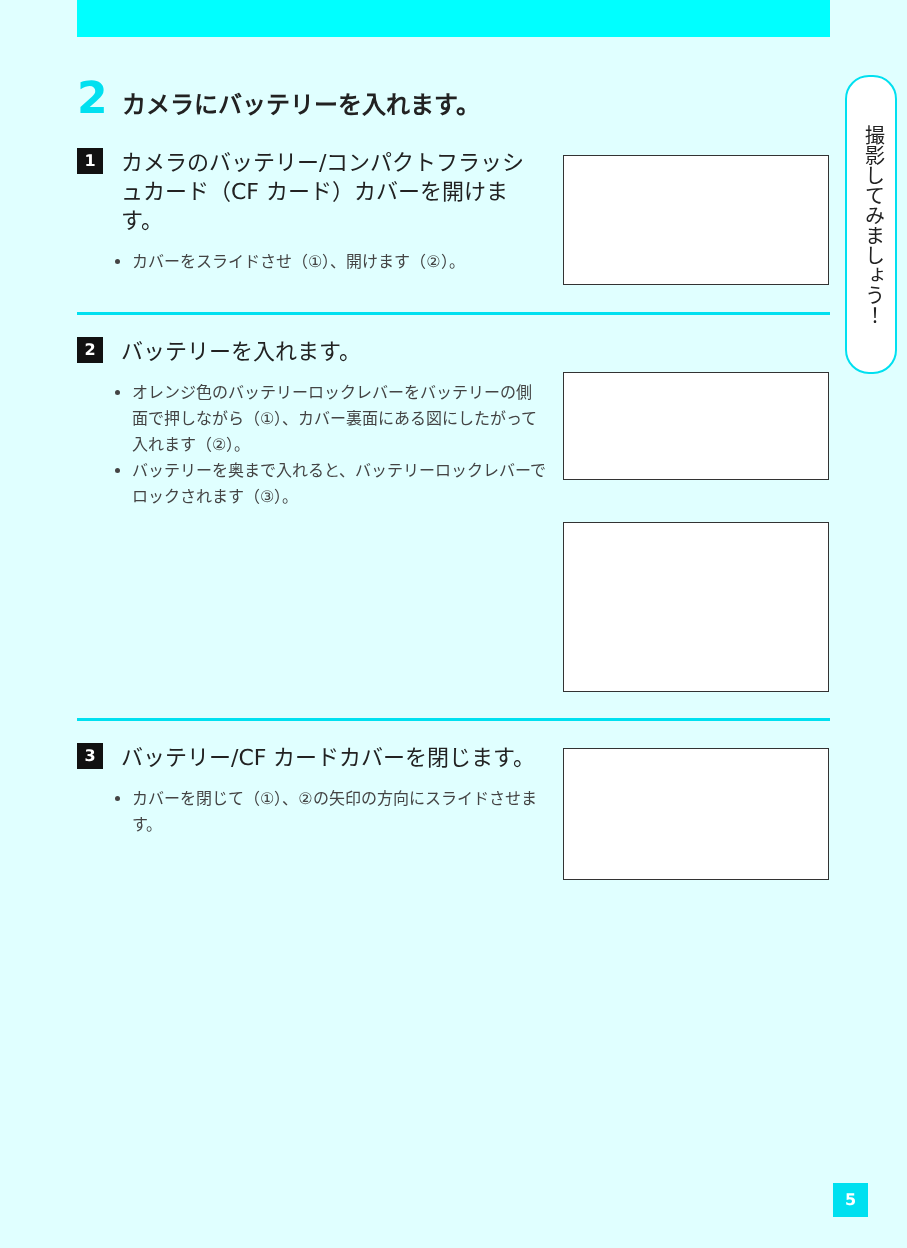2 カメラにバッテリーを入れます。
撮影してみましょう！
1 カメラのバッテリー/コンパクトフラッシュカード（CF カード）カバーを開けます。
カバーをスライドさせ（①）、開けます（②）。
2 バッテリーを入れます。
オレンジ色のバッテリーロックレバーをバッテリーの側面で押しながら（①）、カバー裏面にある図にしたがって入れます（②）。
バッテリーを奥まで入れると、バッテリーロックレバーでロックされます（③）。
3 バッテリー/CF カードカバーを閉じます。
カバーを閉じて（①）、②の矢印の方向にスライドさせます。
5